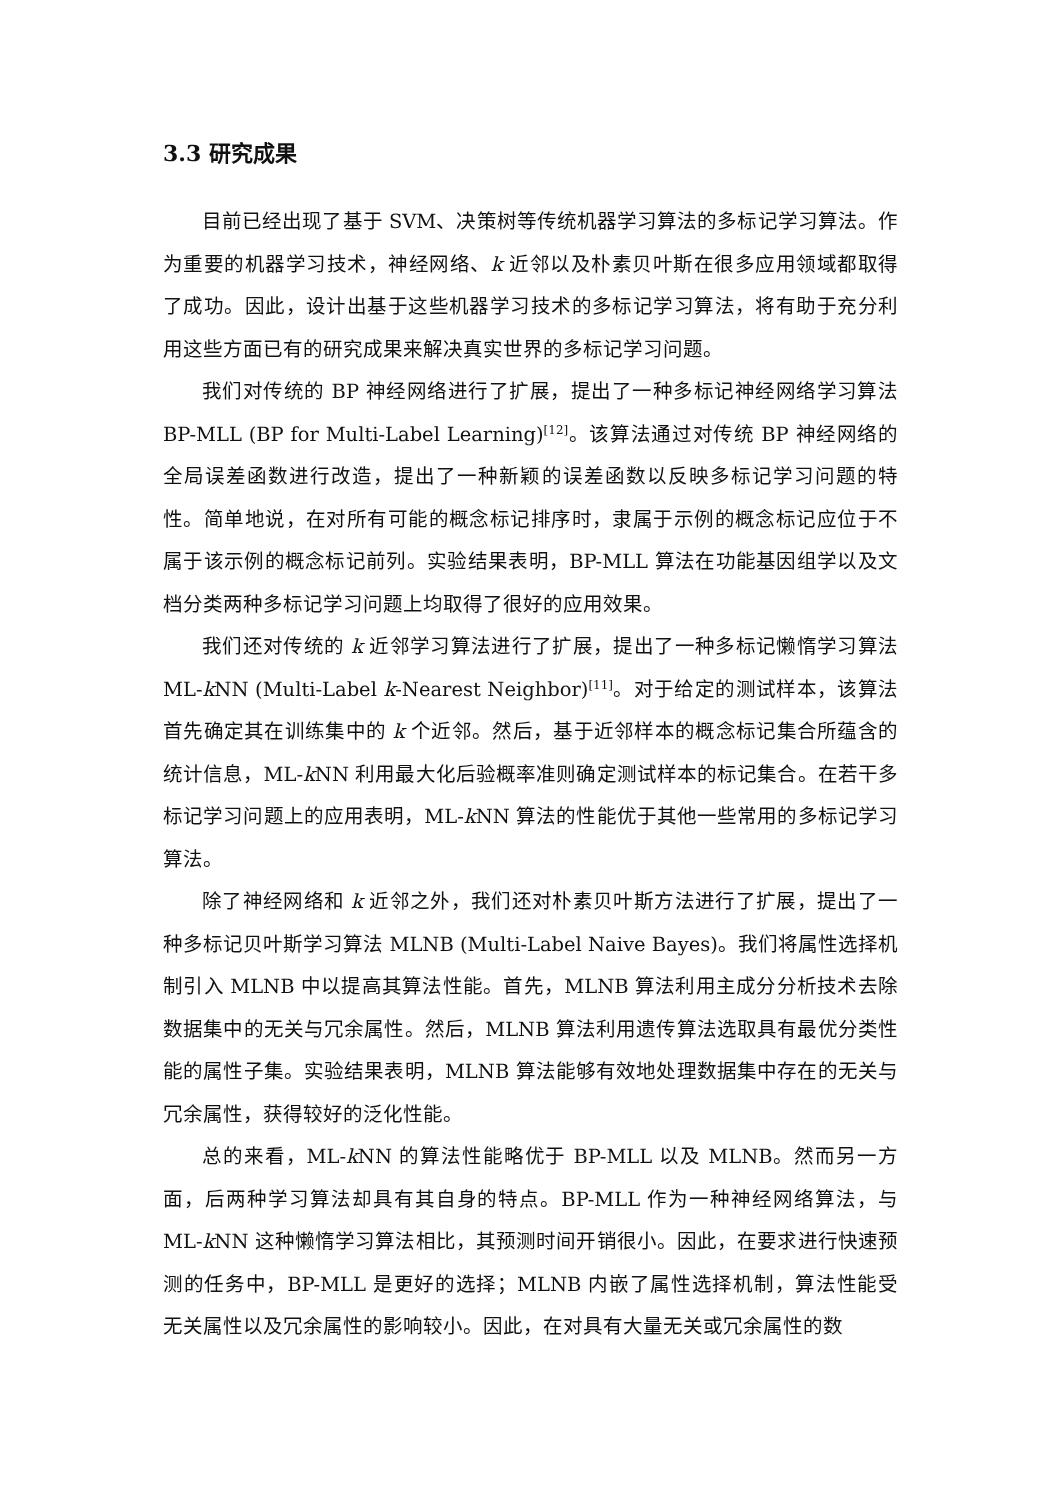3.3 研究成果
目前已经出现了基于 SVM、决策树等传统机器学习算法的多标记学习算法。作为重要的机器学习技术，神经网络、k 近邻以及朴素贝叶斯在很多应用领域都取得了成功。因此，设计出基于这些机器学习技术的多标记学习算法，将有助于充分利用这些方面已有的研究成果来解决真实世界的多标记学习问题。
我们对传统的 BP 神经网络进行了扩展，提出了一种多标记神经网络学习算法 BP-MLL (BP for Multi-Label Learning)<sup>[12]</sup>。该算法通过对传统 BP 神经网络的全局误差函数进行改造，提出了一种新颖的误差函数以反映多标记学习问题的特性。简单地说，在对所有可能的概念标记排序时，隶属于示例的概念标记应位于不属于该示例的概念标记前列。实验结果表明，BP-MLL 算法在功能基因组学以及文档分类两种多标记学习问题上均取得了很好的应用效果。
我们还对传统的 k 近邻学习算法进行了扩展，提出了一种多标记懒惰学习算法 ML-k NN (Multi-Label k-Nearest Neighbor)<sup>[11]</sup>。对于给定的测试样本，该算法首先确定其在训练集中的 k 个近邻。然后，基于近邻样本的概念标记集合所蕴含的统计信息，ML-k NN 利用最大化后验概率准则确定测试样本的标记集合。在若干多标记学习问题上的应用表明，ML-k NN 算法的性能优于其他一些常用的多标记学习算法。
除了神经网络和 k 近邻之外，我们还对朴素贝叶斯方法进行了扩展，提出了一种多标记贝叶斯学习算法 MLNB (Multi-Label Naive Bayes)。我们将属性选择机制引入 MLNB 中以提高其算法性能。首先，MLNB 算法利用主成分分析技术去除数据集中的无关与冗余属性。然后，MLNB 算法利用遗传算法选取具有最优分类性能的属性子集。实验结果表明，MLNB 算法能够有效地处理数据集中存在的无关与冗余属性，获得较好的泛化性能。
总的来看，ML-k NN 的算法性能略优于 BP-MLL 以及 MLNB。然而另一方面，后两种学习算法却具有其自身的特点。BP-MLL 作为一种神经网络算法，与 ML-k NN 这种懒惰学习算法相比，其预测时间开销很小。因此，在要求进行快速预测的任务中，BP-MLL 是更好的选择；MLNB 内嵌了属性选择机制，算法性能受无关属性以及冗余属性的影响较小。因此，在对具有大量无关或冗余属性的数